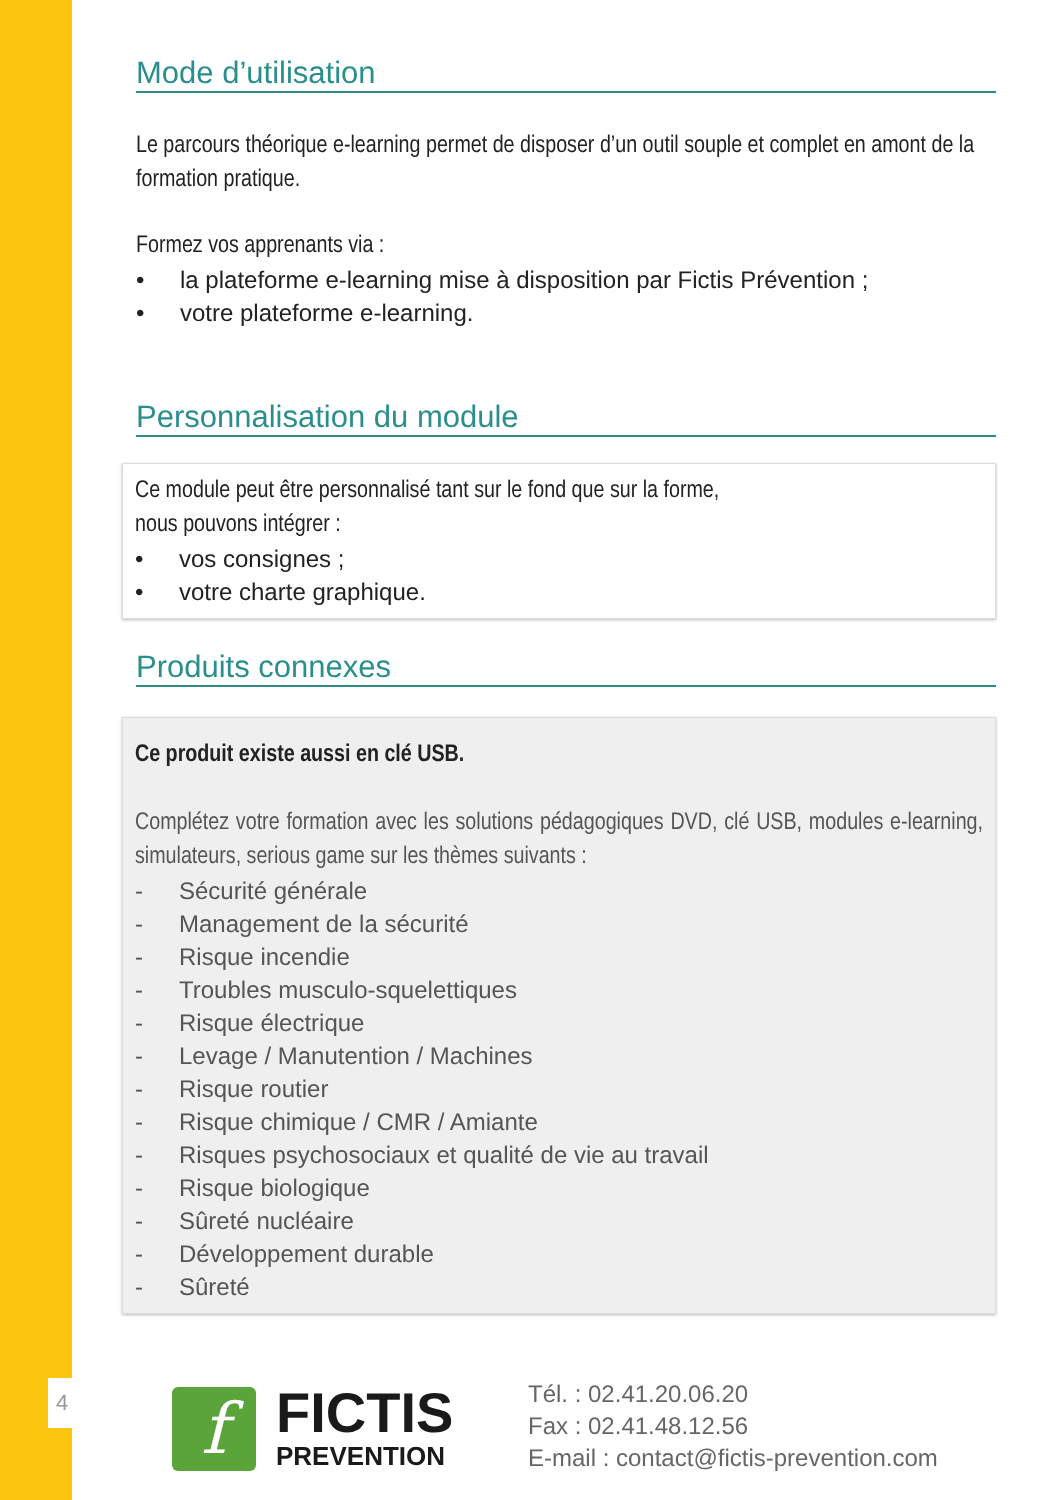Mode d’utilisation
Le parcours théorique e-learning permet de disposer d’un outil souple et complet en amont de la formation pratique.
Formez vos apprenants via :
• la plateforme e-learning mise à disposition par Fictis Prévention ;
• votre plateforme e-learning.
Personnalisation du module
Ce module peut être personnalisé tant sur le fond que sur la forme,
nous pouvons intégrer :
• vos consignes ;
• votre charte graphique.
Produits connexes
Ce produit existe aussi en clé USB.
Complétez votre formation avec les solutions pédagogiques DVD, clé USB, modules e-learning, simulateurs, serious game sur les thèmes suivants :
- Sécurité générale
- Management de la sécurité
- Risque incendie
- Troubles musculo-squelettiques
- Risque électrique
- Levage / Manutention / Machines
- Risque routier
- Risque chimique / CMR / Amiante
- Risques psychosociaux et qualité de vie au travail
- Risque biologique
- Sûreté nucléaire
- Développement durable
- Sûreté
4
f
FICTIS
PREVENTION
Tél. : 02.41.20.06.20
Fax : 02.41.48.12.56
E-mail : contact@fictis-prevention.com